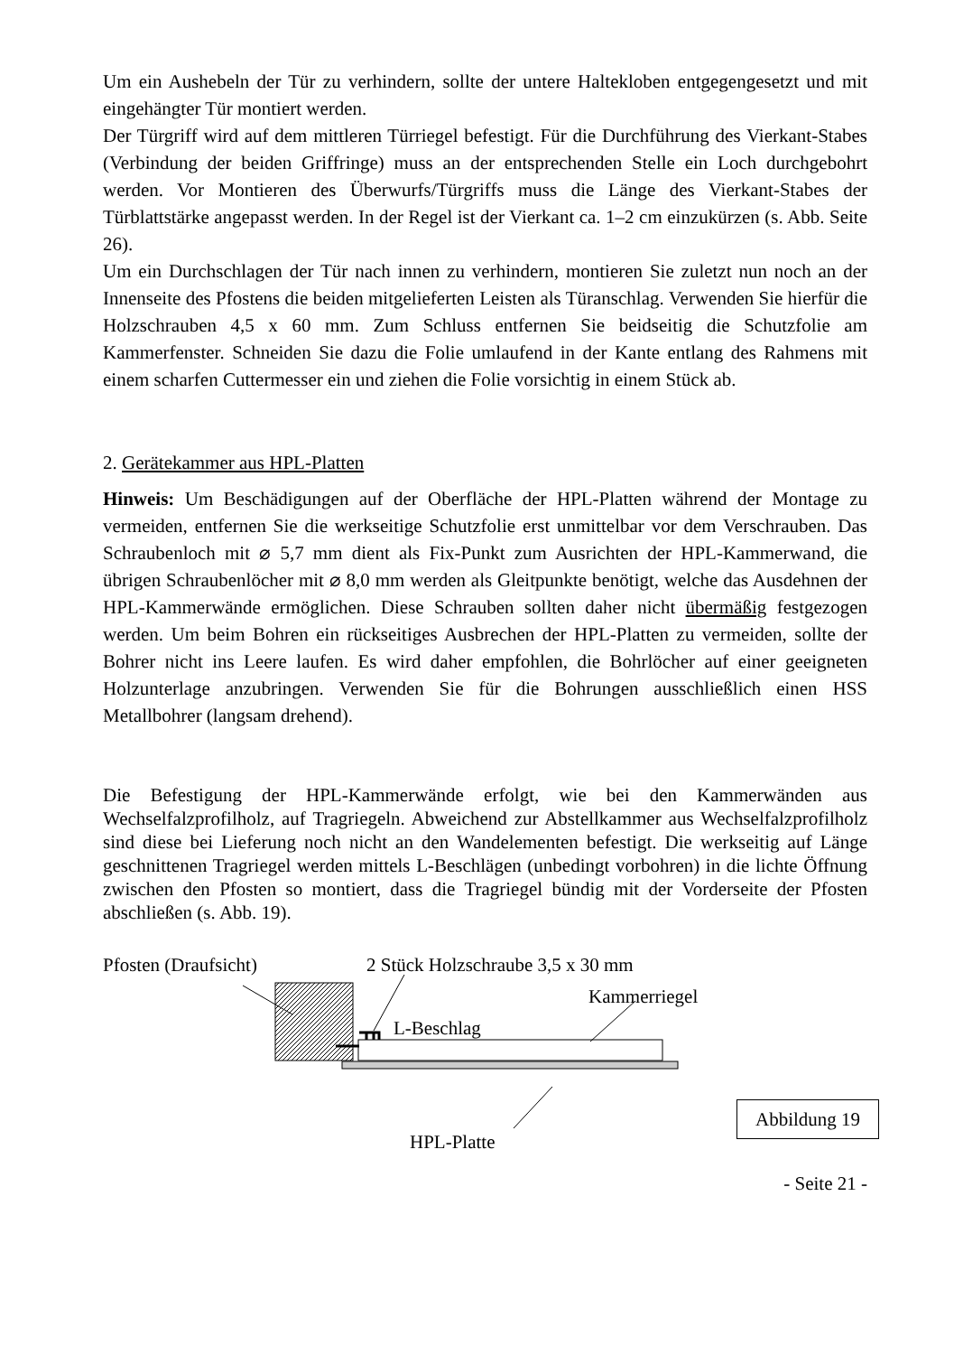Um ein Aushebeln der Tür zu verhindern, sollte der untere Haltekloben entgegengesetzt und mit eingehängter Tür montiert werden.
Der Türgriff wird auf dem mittleren Türriegel befestigt. Für die Durchführung des Vierkant-Stabes (Verbindung der beiden Griffringe) muss an der entsprechenden Stelle ein Loch durchgebohrt werden. Vor Montieren des Überwurfs/Türgriffs muss die Länge des Vierkant-Stabes der Türblattstärke angepasst werden. In der Regel ist der Vierkant ca. 1–2 cm einzukürzen (s. Abb. Seite 26).
Um ein Durchschlagen der Tür nach innen zu verhindern, montieren Sie zuletzt nun noch an der Innenseite des Pfostens die beiden mitgelieferten Leisten als Türanschlag. Verwenden Sie hierfür die Holzschrauben 4,5 x 60 mm. Zum Schluss entfernen Sie beidseitig die Schutzfolie am Kammerfenster. Schneiden Sie dazu die Folie umlaufend in der Kante entlang des Rahmens mit einem scharfen Cuttermesser ein und ziehen die Folie vorsichtig in einem Stück ab.
2. Gerätekammer aus HPL-Platten
Hinweis: Um Beschädigungen auf der Oberfläche der HPL-Platten während der Montage zu vermeiden, entfernen Sie die werkseitige Schutzfolie erst unmittelbar vor dem Verschrauben. Das Schraubenloch mit ⌀ 5,7 mm dient als Fix-Punkt zum Ausrichten der HPL-Kammerwand, die übrigen Schraubenlöcher mit ⌀ 8,0 mm werden als Gleitpunkte benötigt, welche das Ausdehnen der HPL-Kammerwände ermöglichen. Diese Schrauben sollten daher nicht übermäßig festgezogen werden. Um beim Bohren ein rückseitiges Ausbrechen der HPL-Platten zu vermeiden, sollte der Bohrer nicht ins Leere laufen. Es wird daher empfohlen, die Bohrlöcher auf einer geeigneten Holzunterlage anzubringen. Verwenden Sie für die Bohrungen ausschließlich einen HSS Metallbohrer (langsam drehend).
Die Befestigung der HPL-Kammerwände erfolgt, wie bei den Kammerwänden aus Wechselfalzprofilholz, auf Tragriegeln. Abweichend zur Abstellkammer aus Wechselfalzprofilholz sind diese bei Lieferung noch nicht an den Wandelementen befestigt. Die werkseitig auf Länge geschnittenen Tragriegel werden mittels L-Beschlägen (unbedingt vorbohren) in die lichte Öffnung zwischen den Pfosten so montiert, dass die Tragriegel bündig mit der Vorderseite der Pfosten abschließen (s. Abb. 19).
Pfosten (Draufsicht) 2 Stück Holzschraube 3,5 x 30 mm
Kammerriegel
L-Beschlag
HPL-Platte
Abbildung 19
- Seite 21 -